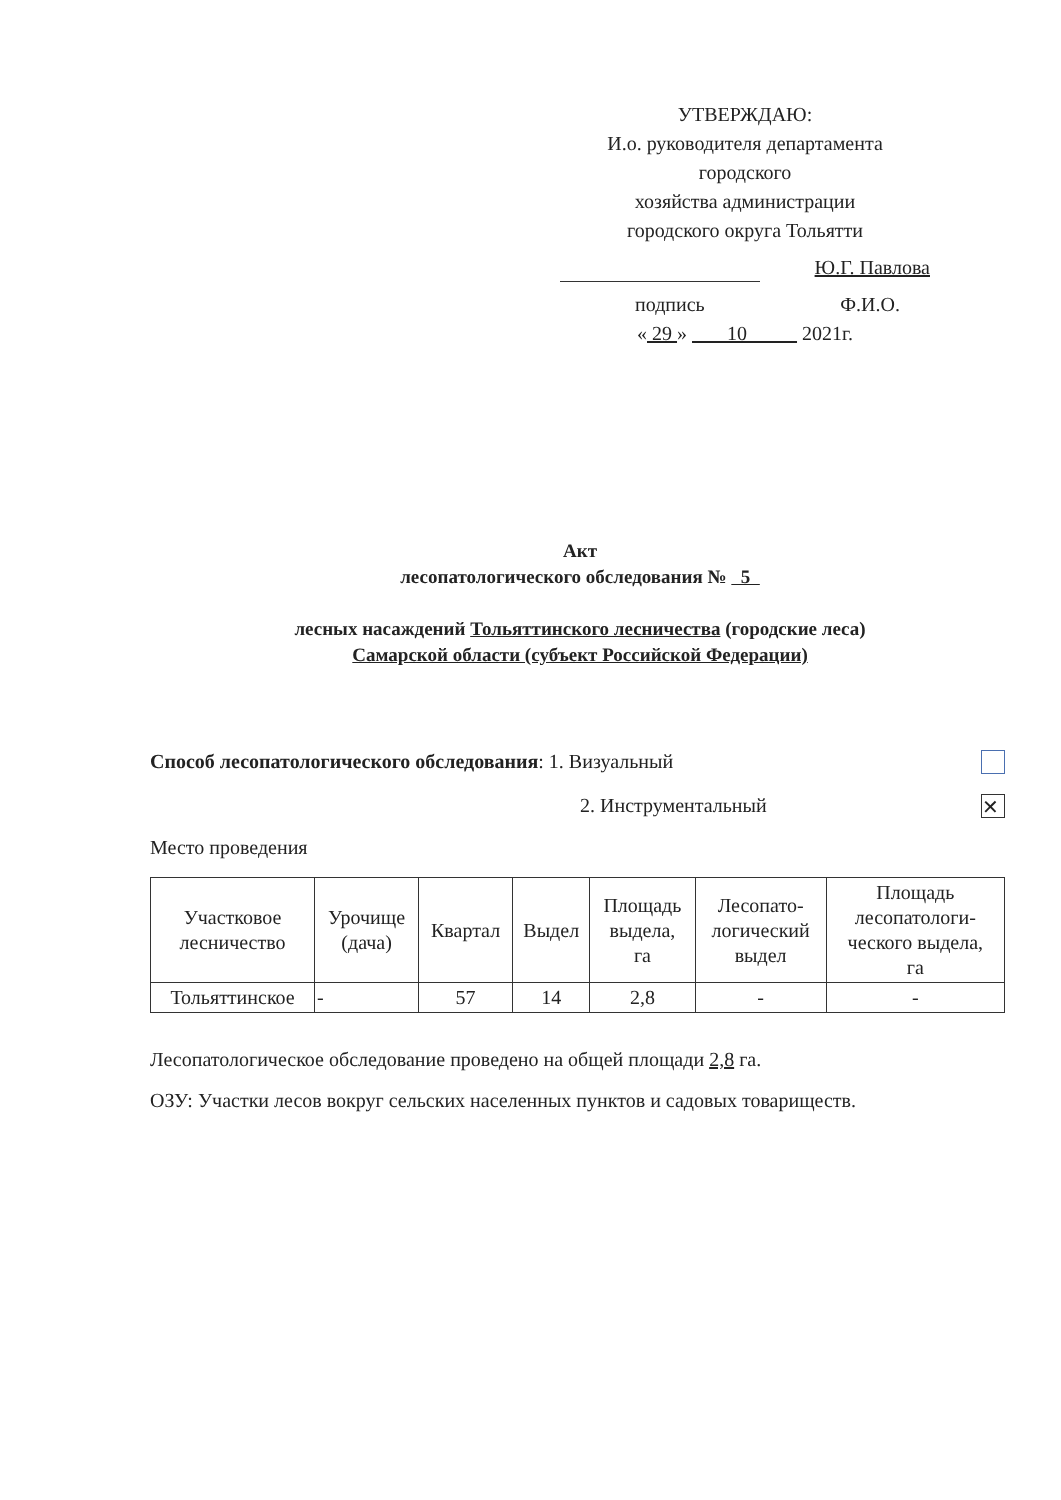УТВЕРЖДАЮ:
И.о. руководителя департамента
городского
хозяйства администрации
городского округа Тольятти
Ю.Г. Павлова
подпись Ф.И.О.
« 29 » 10 2021г.
Акт
лесопатологического обследования № 5
лесных насаждений Тольяттинского лесничества (городские леса)
Самарской области (субъект Российской Федерации)
Способ лесопатологического обследования: 1. Визуальный
2. Инструментальный ✕
Место проведения
| Участковое лесничество | Урочище (дача) | Квартал | Выдел | Площадь выдела, га | Лесопато- логический выдел | Площадь лесопатологи- ческого выдела, га |
| --- | --- | --- | --- | --- | --- | --- |
| Тольяттинское | - | 57 | 14 | 2,8 | - | - |
Лесопатологическое обследование проведено на общей площади 2,8 га.
ОЗУ: Участки лесов вокруг сельских населенных пунктов и садовых товариществ.